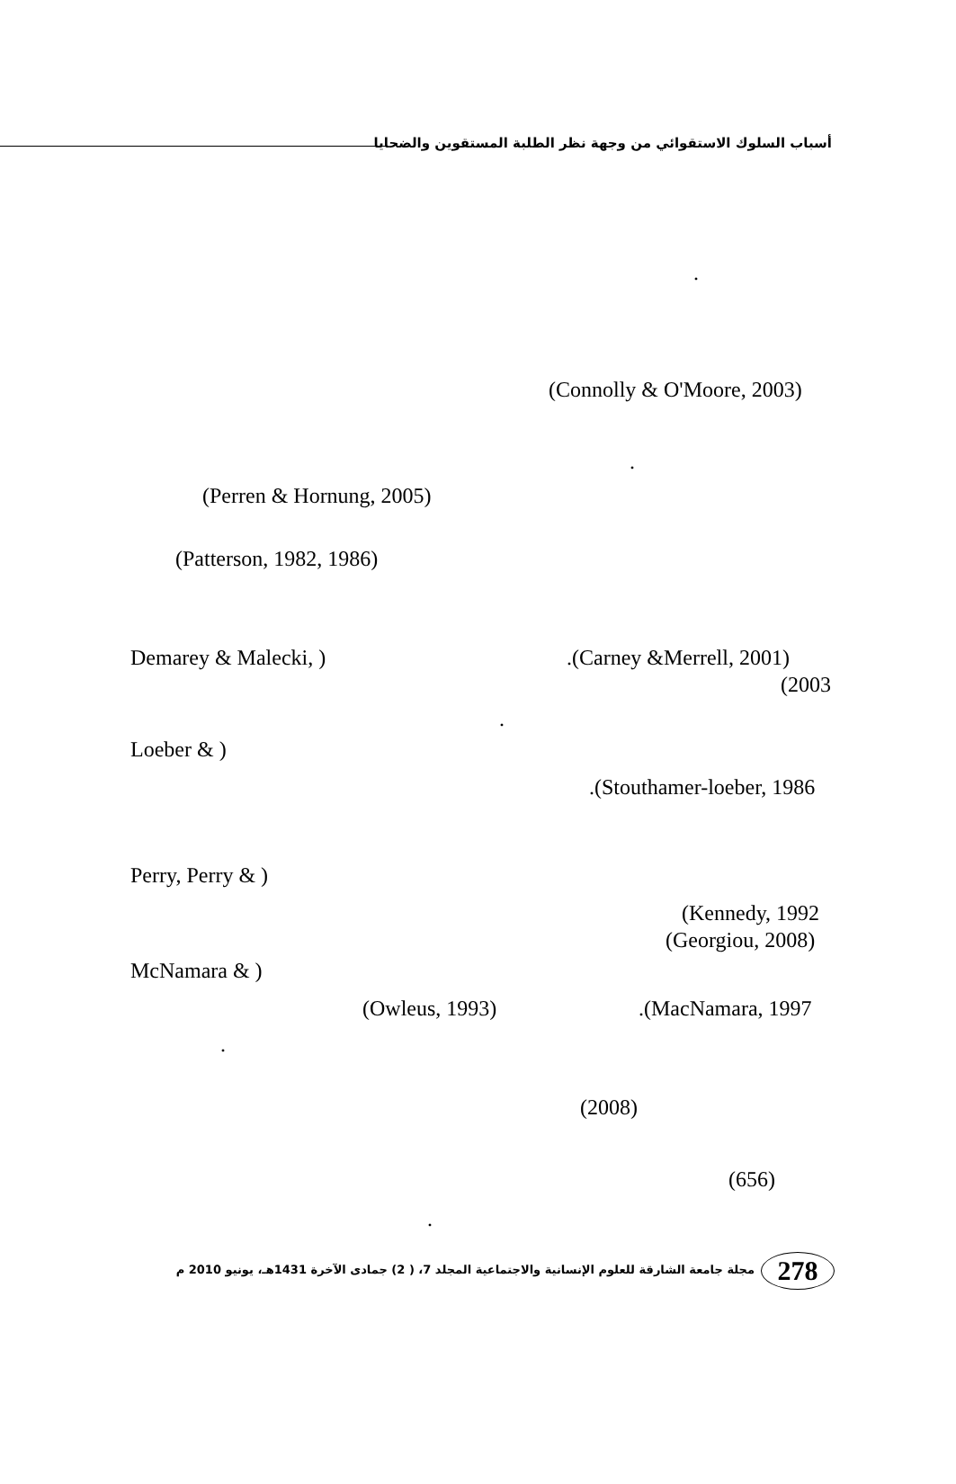أسباب السلوك الاستقوائي من وجهة نظر الطلبة المستقوين والضحايا
.
(Connolly & O'Moore, 2003) .
(Perren & Hornung, 2005)
(Patterson, 1982, 1986)
Demarey & Malecki, ).(Carney &Merrell, 2001) (2003
.
Loeber & ) .(Stouthamer-loeber, 1986
Perry, Perry & ) (Kennedy, 1992
(Georgiou, 2008)
McNamara & ) (Owleus, 1993).(MacNamara, 1997
. (2008) (656)
.
278 مجلة جامعة الشارقة للعلوم الإنسانية والاجتماعية المجلد 7، ( 2) جمادى الآخرة 1431هـ، يونيو 2010 م